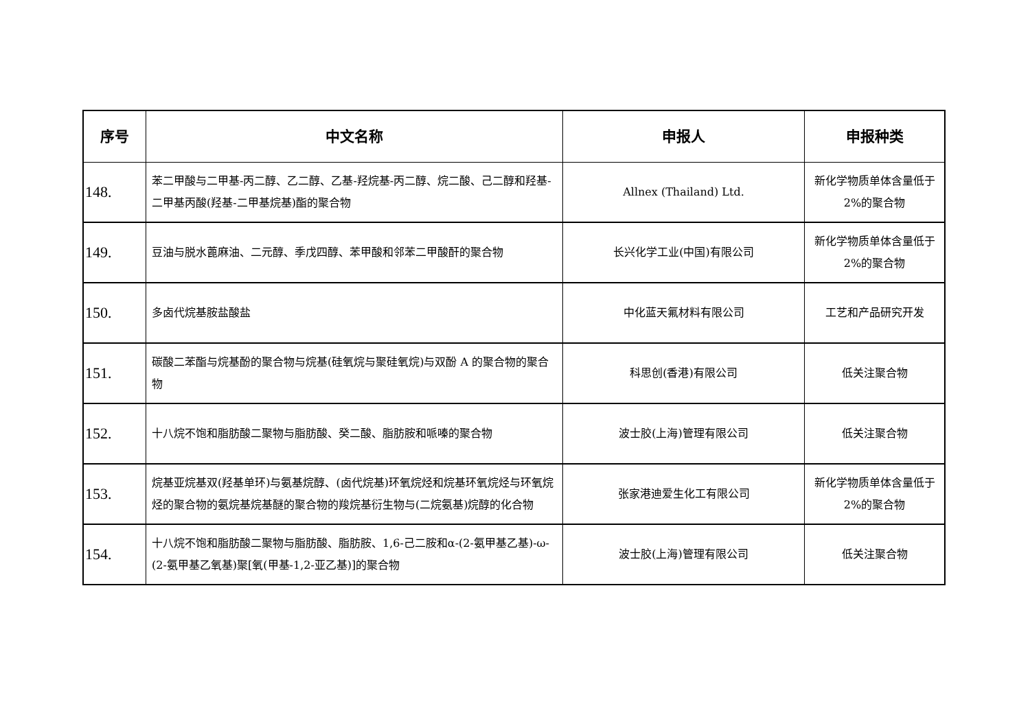| 序号 | 中文名称 | 申报人 | 申报种类 |
| --- | --- | --- | --- |
| 148. | 苯二甲酸与二甲基-丙二醇、乙二醇、乙基-羟烷基-丙二醇、烷二酸、己二醇和羟基-二甲基丙酸(羟基-二甲基烷基)酯的聚合物 | Allnex (Thailand) Ltd. | 新化学物质单体含量低于 2%的聚合物 |
| 149. | 豆油与脱水蓖麻油、二元醇、季戊四醇、苯甲酸和邻苯二甲酸酐的聚合物 | 长兴化学工业(中国)有限公司 | 新化学物质单体含量低于 2%的聚合物 |
| 150. | 多卤代烷基胺盐酸盐 | 中化蓝天氟材料有限公司 | 工艺和产品研究开发 |
| 151. | 碳酸二苯酯与烷基酚的聚合物与烷基(硅氧烷与聚硅氧烷)与双酚 A 的聚合物的聚合物 | 科思创(香港)有限公司 | 低关注聚合物 |
| 152. | 十八烷不饱和脂肪酸二聚物与脂肪酸、癸二酸、脂肪胺和哌嗪的聚合物 | 波士胶(上海)管理有限公司 | 低关注聚合物 |
| 153. | 烷基亚烷基双(羟基单环)与氨基烷醇、(卤代烷基)环氧烷烃和烷基环氧烷烃与环氧烷烃的聚合物的氨烷基烷基醚的聚合物的羧烷基衍生物与(二烷氨基)烷醇的化合物 | 张家港迪爱生化工有限公司 | 新化学物质单体含量低于 2%的聚合物 |
| 154. | 十八烷不饱和脂肪酸二聚物与脂肪酸、脂肪胺、1,6-己二胺和α-(2-氨甲基乙基)-ω-(2-氨甲基乙氧基)聚[氧(甲基-1,2-亚乙基)]的聚合物 | 波士胶(上海)管理有限公司 | 低关注聚合物 |